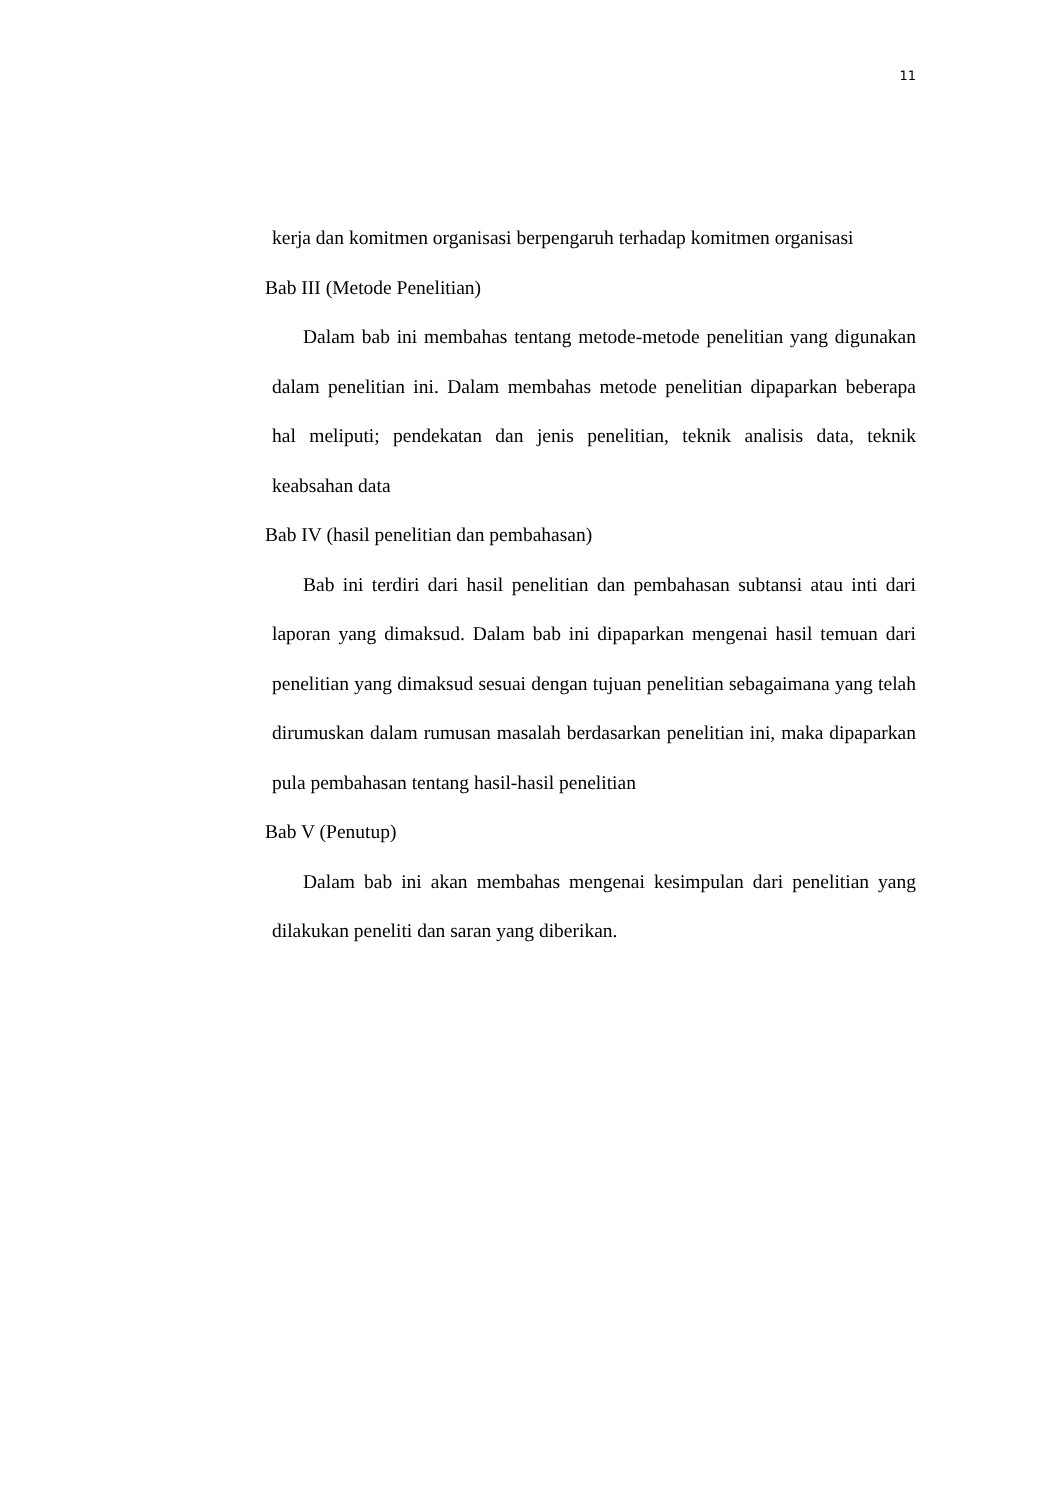11
kerja dan komitmen organisasi berpengaruh terhadap komitmen organisasi
Bab III (Metode Penelitian)
Dalam bab ini membahas tentang metode-metode penelitian yang digunakan dalam penelitian ini. Dalam membahas metode penelitian dipaparkan beberapa hal meliputi; pendekatan dan jenis penelitian, teknik analisis data, teknik keabsahan data
Bab IV (hasil penelitian dan pembahasan)
Bab ini terdiri dari hasil penelitian dan pembahasan subtansi atau inti dari laporan yang dimaksud. Dalam bab ini dipaparkan mengenai hasil temuan dari penelitian yang dimaksud sesuai dengan tujuan penelitian sebagaimana yang telah dirumuskan dalam rumusan masalah berdasarkan penelitian ini, maka dipaparkan pula pembahasan tentang hasil-hasil penelitian
Bab V (Penutup)
Dalam bab ini akan membahas mengenai kesimpulan dari penelitian yang dilakukan peneliti dan saran yang diberikan.